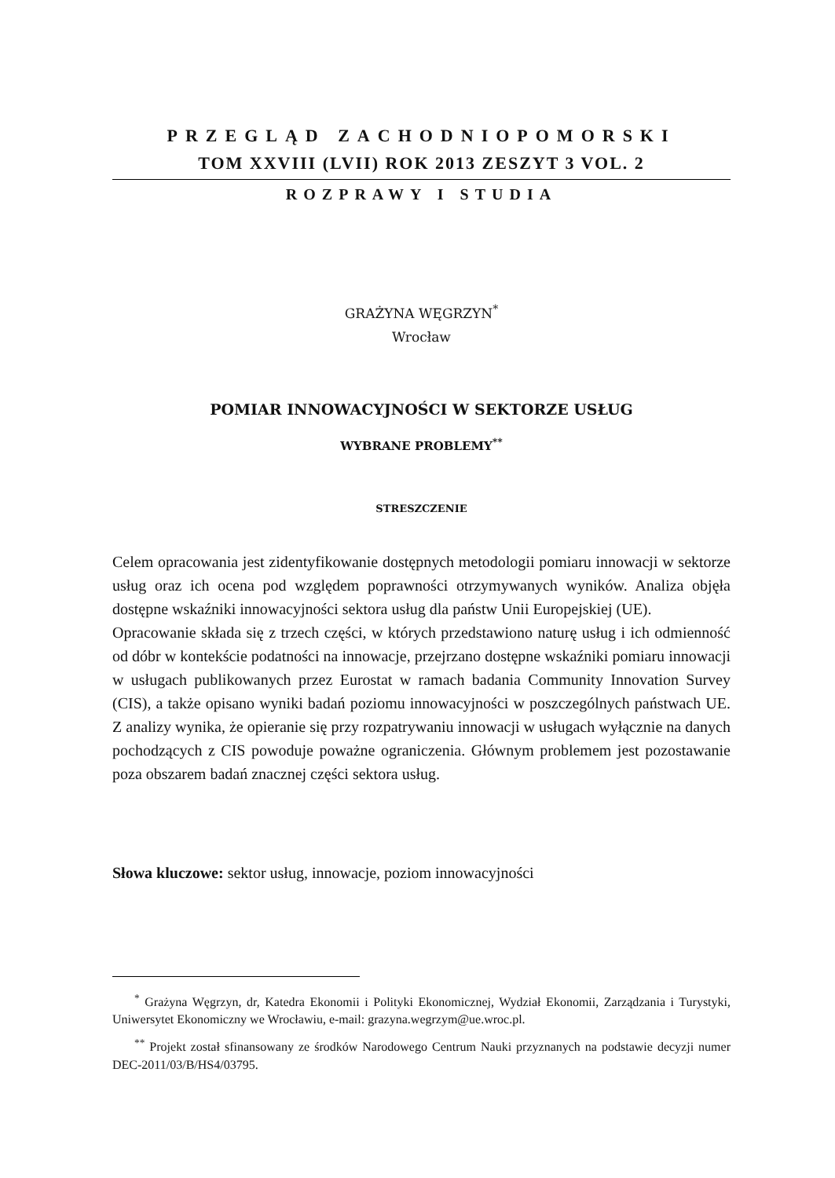PRZEGLĄD ZACHODNIOPOMORSKI
TOM XXVIII (LVII) ROK 2013 ZESZYT 3 VOL. 2
ROZPRAWY I STUDIA
GRAŻYNA WĘGRZYN<sup>*</sup>
Wrocław
POMIAR INNOWACYJNOŚCI W SEKTORZE USŁUG
WYBRANE PROBLEMY<sup>**</sup>
STRESZCZENIE
Celem opracowania jest zidentyfikowanie dostępnych metodologii pomiaru innowacji w sektorze usług oraz ich ocena pod względem poprawności otrzymywanych wyników. Analiza objęła dostępne wskaźniki innowacyjności sektora usług dla państw Unii Europejskiej (UE).
Opracowanie składa się z trzech części, w których przedstawiono naturę usług i ich odmienność od dóbr w kontekście podatności na innowacje, przejrzano dostępne wskaźniki pomiaru innowacji w usługach publikowanych przez Eurostat w ramach badania Community Innovation Survey (CIS), a także opisano wyniki badań poziomu innowacyjności w poszczególnych państwach UE. Z analizy wynika, że opieranie się przy rozpatrywaniu innowacji w usługach wyłącznie na danych pochodzących z CIS powoduje poważne ograniczenia. Głównym problemem jest pozostawanie poza obszarem badań znacznej części sektora usług.
Słowa kluczowe: sektor usług, innowacje, poziom innowacyjności
<sup>*</sup> Grażyna Węgrzyn, dr, Katedra Ekonomii i Polityki Ekonomicznej, Wydział Ekonomii, Zarządzania i Turystyki, Uniwersytet Ekonomiczny we Wrocławiu, e-mail: grazyna.wegrzym@ue.wroc.pl.
<sup>**</sup> Projekt został sfinansowany ze środków Narodowego Centrum Nauki przyznanych na podstawie decyzji numer DEC-2011/03/B/HS4/03795.